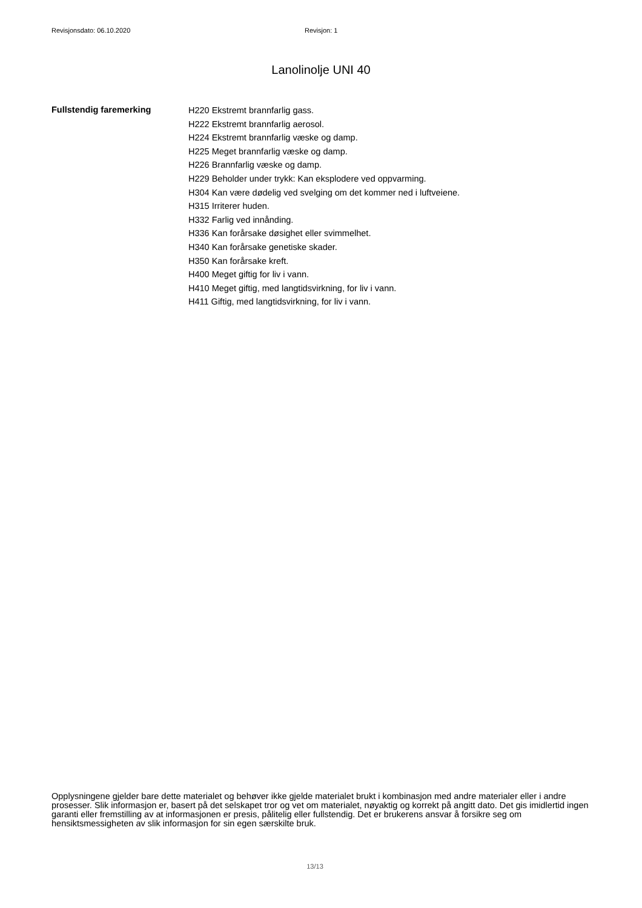Revisjonsdato: 06.10.2020 Revisjon: 1
Lanolinolje UNI 40
Fullstendig faremerking
H220 Ekstremt brannfarlig gass.
H222 Ekstremt brannfarlig aerosol.
H224 Ekstremt brannfarlig væske og damp.
H225 Meget brannfarlig væske og damp.
H226 Brannfarlig væske og damp.
H229 Beholder under trykk: Kan eksplodere ved oppvarming.
H304 Kan være dødelig ved svelging om det kommer ned i luftveiene.
H315 Irriterer huden.
H332 Farlig ved innånding.
H336 Kan forårsake døsighet eller svimmelhet.
H340 Kan forårsake genetiske skader.
H350 Kan forårsake kreft.
H400 Meget giftig for liv i vann.
H410 Meget giftig, med langtidsvirkning, for liv i vann.
H411 Giftig, med langtidsvirkning, for liv i vann.
Opplysningene gjelder bare dette materialet og behøver ikke gjelde materialet brukt i kombinasjon med andre materialer eller i andre prosesser. Slik informasjon er, basert på det selskapet tror og vet om materialet, nøyaktig og korrekt på angitt dato. Det gis imidlertid ingen garanti eller fremstilling av at informasjonen er presis, pålitelig eller fullstendig. Det er brukerens ansvar å forsikre seg om hensiktsmessigheten av slik informasjon for sin egen særskilte bruk.
13/13